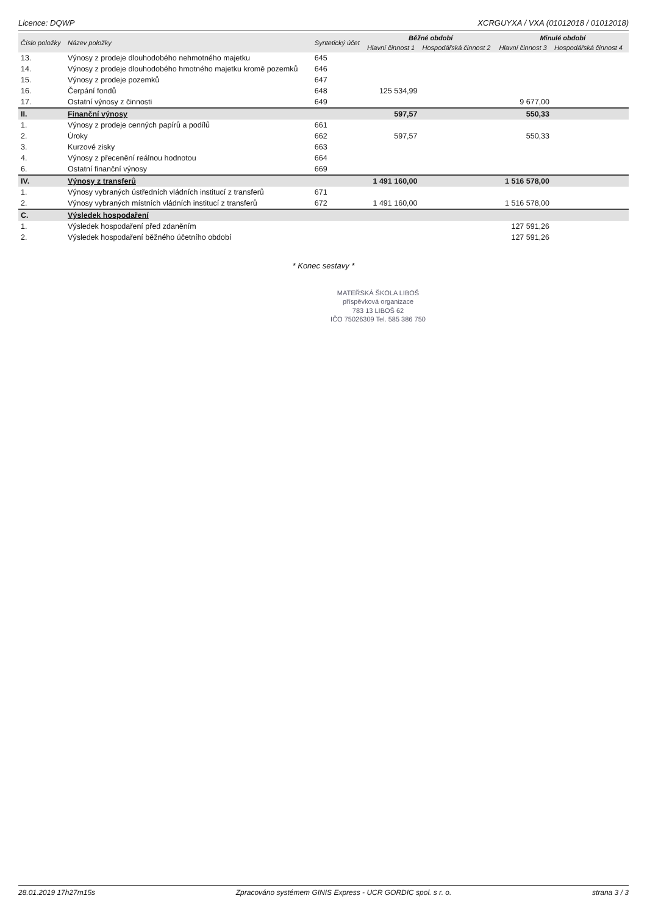Licence: DQWP XCRGUYXA / VXA (01012018 / 01012018)
| Číslo položky | Název položky | Syntetický účet | Běžné období | | Minulé období | |
| --- | --- | --- | --- | --- | --- | --- |
| | | | Hlavní činnost 1 | Hospodářská činnost 2 | Hlavní činnost 3 | Hospodářská činnost 4 |
| 13. | Výnosy z prodeje dlouhodobého nehmotného majetku | 645 | | | | |
| 14. | Výnosy z prodeje dlouhodobého hmotného majetku kromě pozemků | 646 | | | | |
| 15. | Výnosy z prodeje pozemků | 647 | | | | |
| 16. | Čerpání fondů | 648 | 125 534,99 | | | |
| 17. | Ostatní výnosy z činnosti | 649 | | | 9 677,00 | |
| II. | Finanční výnosy | | 597,57 | | 550,33 | |
| 1. | Výnosy z prodeje cenných papírů a podílů | 661 | | | | |
| 2. | Úroky | 662 | 597,57 | | 550,33 | |
| 3. | Kurzové zisky | 663 | | | | |
| 4. | Výnosy z přecenění reálnou hodnotou | 664 | | | | |
| 6. | Ostatní finanční výnosy | 669 | | | | |
| IV. | Výnosy z transferů | | 1 491 160,00 | | 1 516 578,00 | |
| 1. | Výnosy vybraných ústředních vládních institucí z transferů | 671 | | | | |
| 2. | Výnosy vybraných místních vládních institucí z transferů | 672 | 1 491 160,00 | | 1 516 578,00 | |
| C. | Výsledek hospodaření | | | | | |
| 1. | Výsledek hospodaření před zdaněním | | | | 127 591,26 | |
| 2. | Výsledek hospodaření běžného účetního období | | | | 127 591,26 | |
* Konec sestavy *
MATEŘSKÁ ŠKOLA LIBOŠ
příspěvková organizace
783 13 LIBOŠ 62
IČO 75026309 Tel. 585 386 750
28.01.2019 17h27m15s Zpracováno systémem GINIS Express - UCR GORDIC spol. s r. o. strana 3 / 3